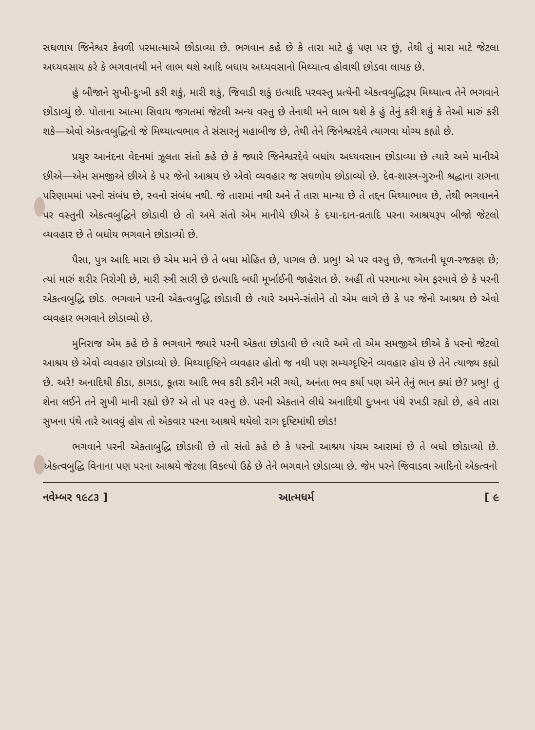સઘળાય જિનેશ્વર કેવળી પરમાત્માએ છોડાવ્યા છે. ભગવાન કહે છે કે તારા માટે હું પણ પર છું, તેથી તું મારા માટે જેટલા અધ્યવસાય કરે કે ભગવાનથી મને લાભ થશે આદિ બધાય અધ્યવસાનો મિથ્યાત્વ હોવાથી છોડવા લાયક છે.
હું બીજાને સુખી-દુઃખી કરી શકું, મારી શકું, જિવાડી શકું ઇત્યાદિ પરવસ્તુ પ્રત્યેની એકત્વબુદ્ધિરૂપ મિથ્યાત્વ તેને ભગવાને છોડાવ્યું છે. પોતાના આત્મા સિવાય જગતમાં જેટલી અન્ય વસ્તુ છે તેનાથી મને લાભ થશે કે હું તેનું કરી શકું કે તેઓ મારું કરી શકે—એવો એકત્વબુદ્ધિનો જે મિથ્યાત્વભાવ તે સંસારનું મહાબીજ છે, તેથી તેને જિનેશ્વરદેવે ત્યાગવા યોગ્ય કહ્યો છે.
પ્રચુર આનંદના વેદનમાં ઝૂલતા સંતો કહે છે કે જ્યારે જિનેશ્વરદેવે બધાંય અધ્યવસાન છોડાવ્યા છે ત્યારે અમે માનીએ છીએ—એમ સમજીએ છીએ કે પર જેનો આશ્રય છે એવો વ્યવહાર જ સઘળોય છોડાવ્યો છે. દેવ-શાસ્ત્ર-ગુરુની શ્રદ્ધાના રાગના પરિણામમાં પરનો સંબંધ છે, સ્વનો સંબંધ નથી. જે તારામાં નથી અને તેં તારા માન્યા છે તે તદ્દન મિથ્યાભાવ છે, તેથી ભગવાનને પર વસ્તુની એકત્વબુદ્ધિને છોડાવી છે તો અમે સંતો એમ માનીયે છીએ કે દયા-દાન-વ્રતાદિ પરના આશ્રયરૂપ બીજો જેટલો વ્યવહાર છે તે બધોય ભગવાને છોડાવ્યો છે.
પૈસા, પુત્ર આદિ મારા છે એમ માને છે તે બધા મોહિત છે, પાગલ છે. પ્રભુ! એ પર વસ્તુ છે, જગતની ધૂળ-રજકણ છે; ત્યાં મારું શરીર નિરોગી છે, મારી સ્ત્રી સારી છે ઇત્યાદિ બધી મૂર્ખાઈની જાહેરાત છે. અહીં તો પરમાત્મા એમ ફરમાવે છે કે પરની એકત્વબુદ્ધિ છોડ. ભગવાને પરની એકત્વબુદ્ધિ છોડાવી છે ત્યારે અમને-સંતોને તો એમ લાગે છે કે પર જેનો આશ્રય છે એવો વ્યવહાર ભગવાને છોડાવ્યો છે.
મુનિરાજ એમ કહે છે કે ભગવાને જ્યારે પરની એકતા છોડાવી છે ત્યારે અમે તો એમ સમજીએ છીએ કે પરનો જેટલો આશ્રય છે એવો વ્યવહાર છોડાવ્યો છે. મિથ્યાદૃષ્ટિને વ્યવહાર હોતો જ નથી પણ સમ્યગ્દૃષ્ટિને વ્યવહાર હોય છે તેને ત્યાજ્ય કહ્યો છે. અરે! અનાદિથી કીડા, કાગડા, કૂતરા આદિ ભવ કરી કરીને મરી ગયો, અનંતા ભવ કર્યા પણ એને તેનું ભાન ક્યાં છે? પ્રભુ! તું શેના લઈને તને સુખી માની રહ્યો છે? એ તો પર વસ્તુ છે. પરની એકતાને લીધે અનાદિથી દુઃખના પંથે રખડી રહ્યો છે, હવે તારા સુખના પંથે તારે આવવું હોય તો એકવાર પરના આશ્રયે થયેલો રાગ દૃષ્ટિમાંથી છોડ!
ભગવાને પરની એકતાબુદ્ધિ છોડાવી છે તો સંતો કહે છે કે પરનો આશ્રય પંચમ આરામાં છે તે બધો છોડાવ્યો છે. એકત્વબુદ્ધિ વિનાના પણ પરના આશ્રયે જેટલા વિકલ્પો ઉઠે છે તેને ભગવાને છોડાવ્યા છે. જેમ પરને જિવાડવા આદિનો એકત્વનો
નવેમ્બર ૧૯૮૩ ] આત્મધર્મ [ ૯